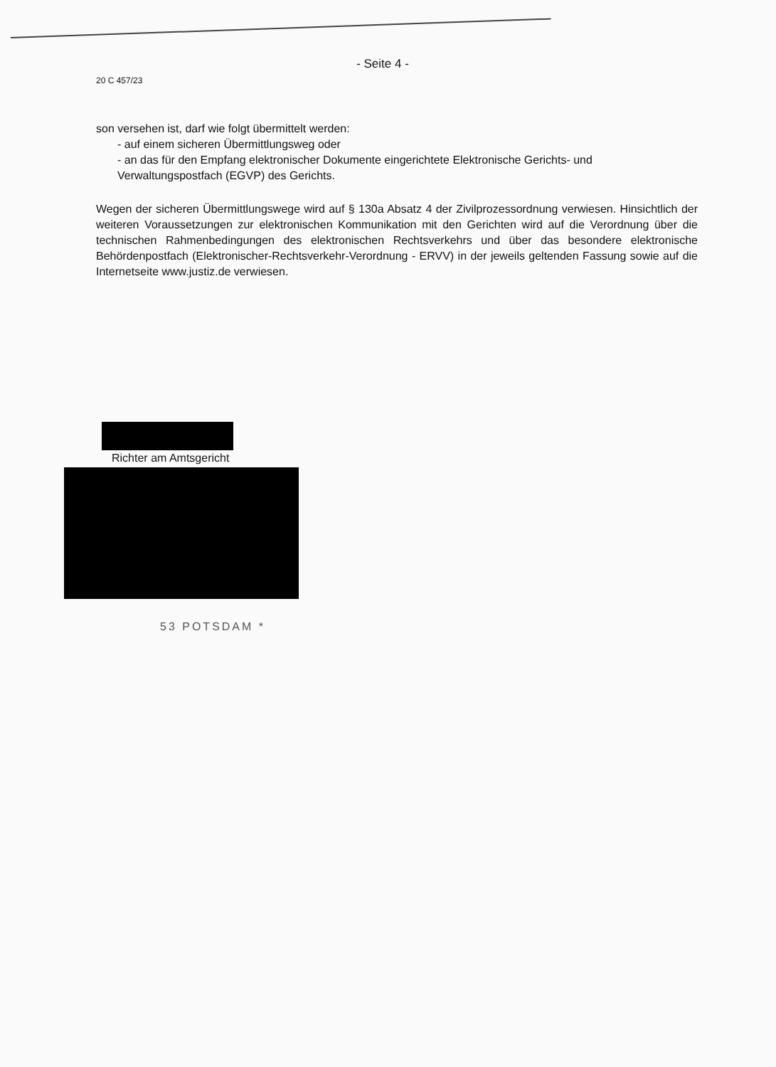- Seite 4 -
20 C 457/23
son versehen ist, darf wie folgt übermittelt werden:
- auf einem sicheren Übermittlungsweg oder
- an das für den Empfang elektronischer Dokumente eingerichtete Elektronische Gerichts- und Verwaltungspostfach (EGVP) des Gerichts.
Wegen der sicheren Übermittlungswege wird auf § 130a Absatz 4 der Zivilprozessordnung verwiesen. Hinsichtlich der weiteren Voraussetzungen zur elektronischen Kommunikation mit den Gerichten wird auf die Verordnung über die technischen Rahmenbedingungen des elektronischen Rechtsverkehrs und über das besondere elektronische Behördenpostfach (Elektronischer-Rechtsverkehr-Verordnung - ERVV) in der jeweils geltenden Fassung sowie auf die Internetseite www.justiz.de verwiesen.
Richter am Amtsgericht
53 POTSDAM *